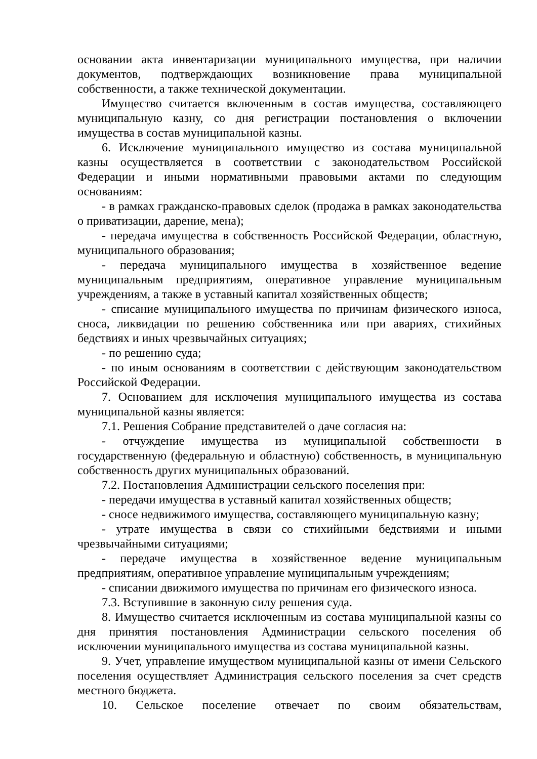основании акта инвентаризации муниципального имущества, при наличии документов, подтверждающих возникновение права муниципальной собственности, а также технической документации.
Имущество считается включенным в состав имущества, составляющего муниципальную казну, со дня регистрации постановления о включении имущества в состав муниципальной казны.
6. Исключение муниципального имущество из состава муниципальной казны осуществляется в соответствии с законодательством Российской Федерации и иными нормативными правовыми актами по следующим основаниям:
- в рамках гражданско-правовых сделок (продажа в рамках законодательства о приватизации, дарение, мена);
- передача имущества в собственность Российской Федерации, областную, муниципального образования;
- передача муниципального имущества в хозяйственное ведение муниципальным предприятиям, оперативное управление муниципальным учреждениям, а также в уставный капитал хозяйственных обществ;
- списание муниципального имущества по причинам физического износа, сноса, ликвидации по решению собственника или при авариях, стихийных бедствиях и иных чрезвычайных ситуациях;
- по решению суда;
- по иным основаниям в соответствии с действующим законодательством Российской Федерации.
7. Основанием для исключения муниципального имущества из состава муниципальной казны является:
7.1. Решения Собрание представителей о даче согласия на:
- отчуждение имущества из муниципальной собственности в государственную (федеральную и областную) собственность, в муниципальную собственность других муниципальных образований.
7.2. Постановления Администрации сельского поселения при:
- передачи имущества в уставный капитал хозяйственных обществ;
- сносе недвижимого имущества, составляющего муниципальную казну;
- утрате имущества в связи со стихийными бедствиями и иными чрезвычайными ситуациями;
- передаче имущества в хозяйственное ведение муниципальным предприятиям, оперативное управление муниципальным учреждениям;
- списании движимого имущества по причинам его физического износа.
7.3. Вступившие в законную силу решения суда.
8. Имущество считается исключенным из состава муниципальной казны со дня принятия постановления Администрации сельского поселения об исключении муниципального имущества из состава муниципальной казны.
9. Учет, управление имуществом муниципальной казны от имени Сельского поселения осуществляет Администрация сельского поселения за счет средств местного бюджета.
10. Сельское поселение отвечает по своим обязательствам,